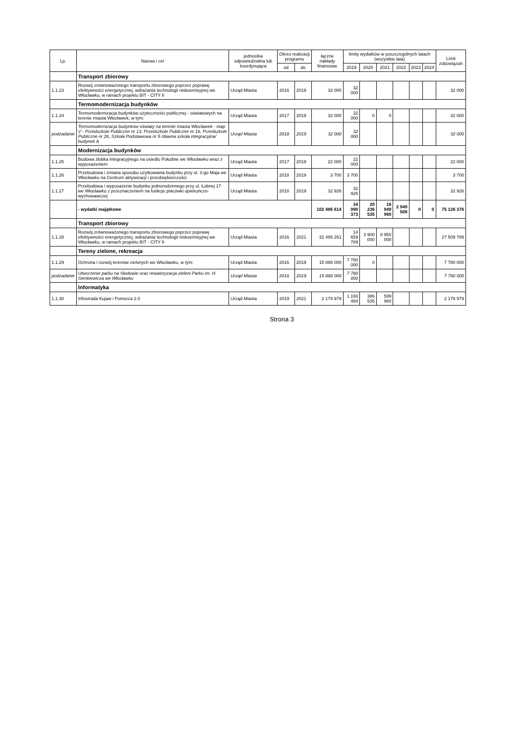| Lp. | Nazwa i cel | jednostka odpowiedzialna lub koordynująca | Okres realizacji programu | | łączne nakłady finansowe | limity wydatków w poszczególnych latach (wszystkie lata) | | | | | | Limit zobowiązań |
| --- | --- | --- | --- | --- | --- | --- | --- | --- | --- | --- | --- | --- |
| | | | od | do | | 2019 | 2020 | 2021 | 2022 | 2023 | 2024 | |
| | Transport zbiorowy | | | | | | | | | | | |
| 1.1.23 | Rozwój zrównoważonego transportu zbiorowego poprzez poprawę efektywności energetycznej, wdrażania technologii niskoemisyjnej we Włocławku, w ramach projektu BIT - CITY II | Urząd Miasta | 2016 | 2019 | 32 000 | 32 000 | | | | | | 32 000 |
| | Termomodernizacja budynków | | | | | | | | | | | |
| 1.1.24 | Termomodernizacja budynków użyteczności publicznej - oświatowych na terenie miasta Włocławek, w tym: | Urząd Miasta | 2017 | 2019 | 32 000 | 32 000 | 0 | 0 | | | | 32 000 |
| podzadanie | Termomodernizacja budynków oświaty na terenie miasta Włocławek - etap V - Przedszkole Publiczne nr 13, Przedszkole Publiczne nr 16, Przedszkole Publiczne nr 26, Szkoła Podstawowa nr 5 /dawna szkoła integracyjna/ budynek A | Urząd Miasta | 2018 | 2019 | 32 000 | 32 000 | | | | | | 32 000 |
| | Modernizacja budynków | | | | | | | | | | | |
| 1.1.25 | Budowa żłobka integracyjnego na osiedlu Południe we Włocławku wraz z wyposażeniem | Urząd Miasta | 2017 | 2019 | 22 000 | 22 000 | | | | | | 22 000 |
| 1.1.26 | Przebudowa i zmiana sposobu użytkowania budynku przy ul. 3-go Maja we Włocławku na Centrum aktywizacji i przedsiębiorczości | Urząd Miasta | 2018 | 2019 | 3 700 | 3 700 | | | | | | 3 700 |
| 1.1.27 | Przebudowa i wyposażenie budynku jednorodzinnego przy ul. Łubnej 17 we Włocławku z przeznaczeniem na funkcje placówki opiekuńczo-wychowawczej | Urząd Miasta | 2018 | 2019 | 32 926 | 32 926 | | | | | | 32 926 |
| | - wydatki majątkowe | | | | 102 486 614 | 34 990 373 | 20 236 535 | 16 949 960 | 2 949 508 | 0 | 0 | 75 126 376 |
| | Transport zbiorowy | | | | | | | | | | | |
| 1.1.28 | Rozwój zrównoważonego transportu zbiorowego poprzez poprawę efektywności energetycznej, wdrażania technologii niskoemisyjnej we Włocławku, w ramach projektu BIT - CITY II | Urząd Miasta | 2016 | 2021 | 32 486 261 | 14 659 789 | 3 900 000 | 8 950 000 | | | | 27 509 789 |
| | Tereny zielone, rekreacja | | | | | | | | | | | |
| 1.1.29 | Ochrona i rozwój terenów zielonych we Włocławku, w tym: | Urząd Miasta | 2016 | 2019 | 15 888 000 | 7 780 000 | 0 | | | | | 7 780 000 |
| podzadanie | Utworzenie parku na Słodowie oraz rewaloryzacja zieleni Parku im. H. Sienkiewicza we Włocławku | Urząd Miasta | 2016 | 2019 | 15 888 000 | 7 780 000 | | | | | | 7 780 000 |
| | Informatyka | | | | | | | | | | | |
| 1.1.30 | Infostrada Kujaw i Pomorza 2.0 | Urząd Miasta | 2019 | 2021 | 2 179 979 | 1 193 484 | 386 535 | 599 960 | | | | 2 179 979 |
Strona 3